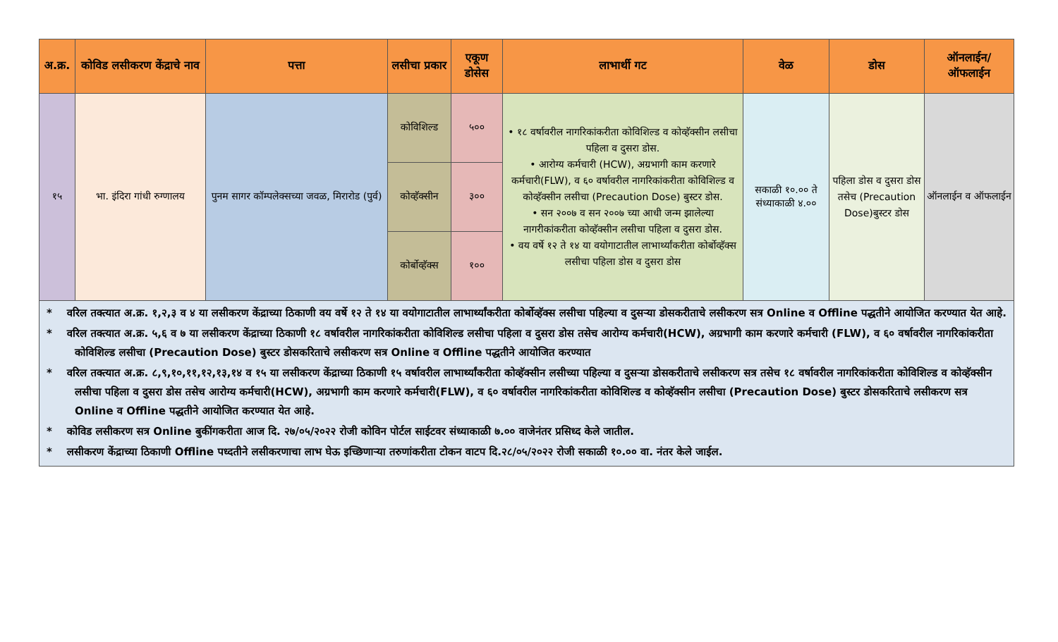| अ.क्र. | कोविड लसीकरण केंद्राचे नाव | पत्ता | लसीचा प्रकार | एकूण डोसेस | लाभार्थी गट | वेळ | डोस | ऑनलाईन/ ऑफलाईन |
| --- | --- | --- | --- | --- | --- | --- | --- | --- |
| १५ | भा. इंदिरा गांधी रुग्णालय | पुनम सागर कॉम्पलेक्सच्या जवळ, मिरारोड (पुर्व) | कोविशिल्ड | ५०० | • १८ वर्षावरील नागरिकांकरीता कोविशिल्ड व कोव्हॅक्सीन लसीचा पहिला व दुसरा डोस. • आरोग्य कर्मचारी (HCW), अग्रभागी काम करणारे कर्मचारी(FLW), व ६० वर्षावरील नागरिकांकरीता कोविशिल्ड व कोव्हॅक्सीन लसीचा (Precaution Dose) बुस्टर डोस. • सन २००७ व सन २००७ च्या आधी जन्म झालेल्या नागरीकांकरीता कोव्हॅक्सीन लसीचा पहिला व दुसरा डोस. • वय वर्षे १२ ते १४ या वयोगाटातील लाभार्थ्यांकरीता कोर्बोव्हॅक्स लसीचा पहिला डोस व दुसरा डोस | सकाळी १०.०० ते संध्याकाळी ४.०० | पहिला डोस व दुसरा डोस तसेच (Precaution Dose)बुस्टर डोस | ऑनलाईन व ऑफलाईन |
| | | | कोव्हॅक्सीन | ३०० | | | | |
| | | | कोर्बोव्हॅक्स | १०० | | | | |
* वरिल तक्त्यात अ.क्र. १,२,३ व ४ या लसीकरण केंद्राच्या ठिकाणी वय वर्षे १२ ते १४ या वयोगाटातील लाभार्थ्यांकरीता कोर्बोव्हॅक्स लसीचा पहिल्या व दुसऱ्या डोसकरीताचे लसीकरण सत्र Online व Offline पद्धतीने आयोजित करण्यात येत आहे.
* वरिल तक्त्यात अ.क्र. ५,६ व ७ या लसीकरण केंद्राच्या ठिकाणी १८ वर्षावरील नागरिकांकरीता कोविशिल्ड लसीचा पहिला व दुसरा डोस तसेच आरोग्य कर्मचारी(HCW), अग्रभागी काम करणारे कर्मचारी (FLW), व ६० वर्षावरील नागरिकांकरीता कोविशिल्ड लसीचा (Precaution Dose) बुस्टर डोसकरिताचे लसीकरण सत्र Online व Offline पद्धतीने आयोजित करण्यात
* वरिल तक्त्यात अ.क्र. ८,९,१०,११,१२,१३,१४ व १५ या लसीकरण केंद्राच्या ठिकाणी १५ वर्षावरील लाभार्थ्यांकरीता कोव्हॅक्सीन लसीच्या पहिल्या व दुसऱ्या डोसकरीताचे लसीकरण सत्र तसेच १८ वर्षावरील नागरिकांकरीता कोविशिल्ड व कोव्हॅक्सीन लसीचा पहिला व दुसरा डोस तसेच आरोग्य कर्मचारी(HCW), अग्रभागी काम करणारे कर्मचारी(FLW), व ६० वर्षावरील नागरिकांकरीता कोविशिल्ड व कोव्हॅक्सीन लसीचा (Precaution Dose) बुस्टर डोसकरिताचे लसीकरण सत्र Online व Offline पद्धतीने आयोजित करण्यात येत आहे.
* कोविड लसीकरण सत्र Online बुकींगकरीता आज दि. २७/०५/२०२२ रोजी कोविन पोर्टल साईटवर संध्याकाळी ७.०० वाजेनंतर प्रसिध्द केले जातील.
* लसीकरण केंद्राच्या ठिकाणी Offline पध्दतीने लसीकरणाचा लाभ घेऊ इच्छिणाऱ्या तरुणांकरीता टोकन वाटप दि.२८/०५/२०२२ रोजी सकाळी १०.०० वा. नंतर केले जाईल.